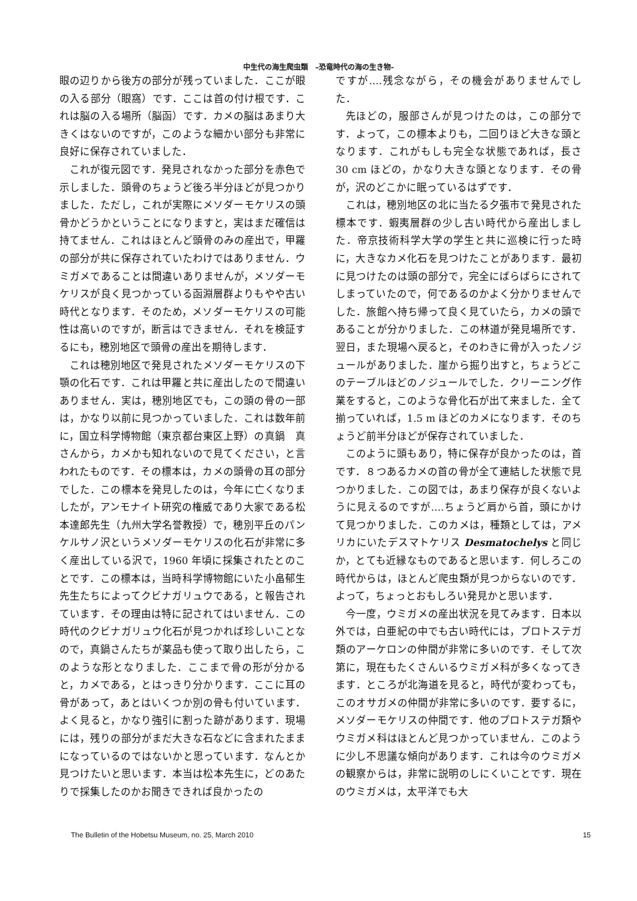中生代の海生爬虫類　–恐竜時代の海の生き物-
眼の辺りから後方の部分が残っていました．ここが眼の入る部分（眼窩）です．ここは首の付け根です．これは脳の入る場所（脳函）です．カメの脳はあまり大きくはないのですが，このような細かい部分も非常に良好に保存されていました．
これが復元図です．発見されなかった部分を赤色で示しました．頭骨のちょうど後ろ半分ほどが見つかりました．ただし，これが実際にメソダーモケリスの頭骨かどうかということになりますと，実はまだ確信は持てません．これはほとんど頭骨のみの産出で，甲羅の部分が共に保存されていたわけではありません．ウミガメであることは間違いありませんが，メソダーモケリスが良く見つかっている函淵層群よりもやや古い時代となります．そのため，メソダーモケリスの可能性は高いのですが，断言はできません．それを検証するにも，穂別地区で頭骨の産出を期待します．
これは穂別地区で発見されたメソダーモケリスの下顎の化石です．これは甲羅と共に産出したので間違いありません．実は，穂別地区でも，この頭の骨の一部は，かなり以前に見つかっていました．これは数年前に，国立科学博物館（東京都台東区上野）の真鍋　真さんから，カメかも知れないので見てください，と言われたものです．その標本は，カメの頭骨の耳の部分でした．この標本を発見したのは，今年に亡くなりましたが，アンモナイト研究の権威であり大家である松本達郎先生（九州大学名誉教授）で，穂別平丘のパンケルサノ沢というメソダーモケリスの化石が非常に多く産出している沢で，1960 年頃に採集されたとのことです．この標本は，当時科学博物館にいた小畠郁生先生たちによってクビナガリュウである，と報告されています．その理由は特に記されてはいません．この時代のクビナガリュウ化石が見つかれば珍しいことなので，真鍋さんたちが薬品も使って取り出したら，このような形となりました．ここまで骨の形が分かると，カメである，とはっきり分かります．ここに耳の骨があって，あとはいくつか別の骨も付いています．よく見ると，かなり強引に割った跡があります．現場には，残りの部分がまだ大きな石などに含まれたままになっているのではないかと思っています．なんとか見つけたいと思います．本当は松本先生に，どのあたりで採集したのかお聞きできれば良かったの
ですが….残念ながら，その機会がありませんでした．
先ほどの，服部さんが見つけたのは，この部分です．よって，この標本よりも，二回りほど大きな頭となります．これがもしも完全な状態であれば，長さ 30 cm ほどの，かなり大きな頭となります．その骨が，沢のどこかに眠っているはずです．
これは，穂別地区の北に当たる夕張市で発見された標本です．蝦夷層群の少し古い時代から産出しました．帝京技術科学大学の学生と共に巡検に行った時に，大きなカメ化石を見つけたことがあります．最初に見つけたのは頭の部分で，完全にばらばらにされてしまっていたので，何であるのかよく分かりませんでした．旅館へ持ち帰って良く見ていたら，カメの頭であることが分かりました．この林道が発見場所です．翌日，また現場へ戻ると，そのわきに骨が入ったノジュールがありました．崖から掘り出すと，ちょうどこのテーブルほどのノジュールでした．クリーニング作業をすると，このような骨化石が出て来ました．全て揃っていれば，1.5 m ほどのカメになります．そのちょうど前半分ほどが保存されていました．
このように頭もあり，特に保存が良かったのは，首です．８つあるカメの首の骨が全て連結した状態で見つかりました．この図では，あまり保存が良くないように見えるのですが….ちょうど肩から首，頭にかけて見つかりました．このカメは，種類としては，アメリカにいたデスマトケリス Desmatochelys と同じか，とても近縁なものであると思います．何しろこの時代からは，ほとんど爬虫類が見つからないのです．よって，ちょっとおもしろい発見かと思います．
今一度，ウミガメの産出状況を見てみます．日本以外では，白亜紀の中でも古い時代には，プロトステガ類のアーケロンの仲間が非常に多いのです．そして次第に，現在もたくさんいるウミガメ科が多くなってきます．ところが北海道を見ると，時代が変わっても，このオサガメの仲間が非常に多いのです．要するに，メソダーモケリスの仲間です．他のプロトステガ類やウミガメ科はほとんど見つかっていません．このように少し不思議な傾向があります．これは今のウミガメの観察からは，非常に説明のしにくいことです．現在のウミガメは，太平洋でも大
The Bulletin of the Hobetsu Museum, no. 25, March 2010 15